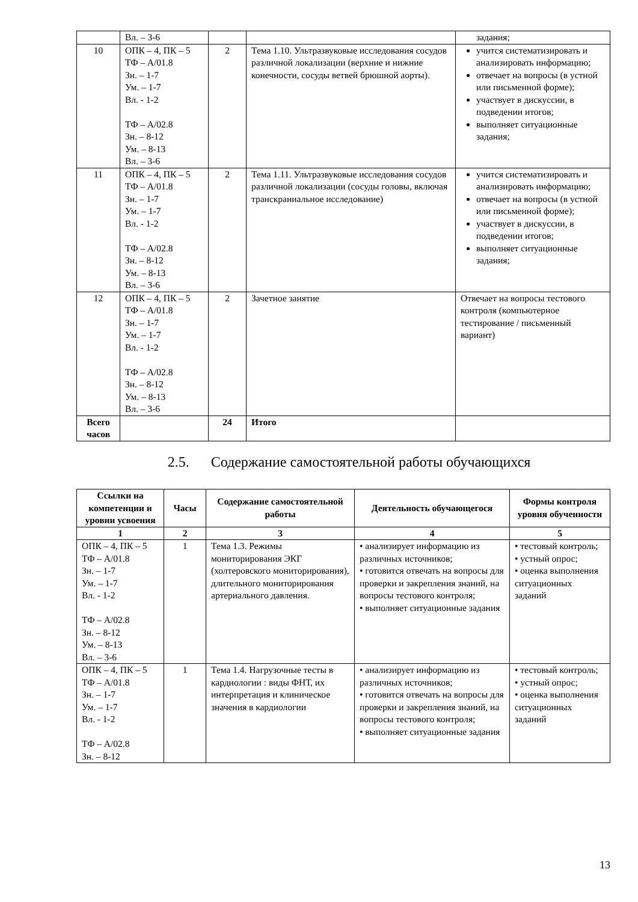| | Вл. – 3-6 | | | задания; |
| 10 | ОПК – 4, ПК – 5 ТФ – А/01.8 Зн. – 1-7 Ум. – 1-7 Вл. - 1-2 ТФ – А/02.8 Зн. – 8-12 Ум. – 8-13 Вл. – 3-6 | 2 | Тема 1.10. Ультразвуковые исследования сосудов различной локализации (верхние и нижние конечности, сосуды ветвей брюшной аорты). | учится систематизировать и анализировать информацию; отвечает на вопросы (в устной или письменной форме); участвует в дискуссии, в подведении итогов; выполняет ситуационные задания; |
| 11 | ОПК – 4, ПК – 5 ТФ – А/01.8 Зн. – 1-7 Ум. – 1-7 Вл. - 1-2 ТФ – А/02.8 Зн. – 8-12 Ум. – 8-13 Вл. – 3-6 | 2 | Тема 1.11. Ультразвуковые исследования сосудов различной локализации (сосуды головы, включая транскраниальное исследование) | учится систематизировать и анализировать информацию; отвечает на вопросы (в устной или письменной форме); участвует в дискуссии, в подведении итогов; выполняет ситуационные задания; |
| 12 | ОПК – 4, ПК – 5 ТФ – А/01.8 Зн. – 1-7 Ум. – 1-7 Вл. - 1-2 ТФ – А/02.8 Зн. – 8-12 Ум. – 8-13 Вл. – 3-6 | 2 | Зачетное занятие | Отвечает на вопросы тестового контроля (компьютерное тестирование / письменный вариант) |
| Всего часов | | 24 | Итого | |
2.5. Содержание самостоятельной работы обучающихся
| Ссылки на компетенции и уровни усвоения | Часы | Содержание самостоятельной работы | Деятельность обучающегося | Формы контроля уровня обученности |
| --- | --- | --- | --- | --- |
| 1 | 2 | 3 | 4 | 5 |
| ОПК – 4, ПК – 5 ТФ – А/01.8 Зн. – 1-7 Ум. – 1-7 Вл. - 1-2 ТФ – А/02.8 Зн. – 8-12 Ум. – 8-13 Вл. – 3-6 | 1 | Тема 1.3. Режимы мониторирования ЭКГ (холтеровского мониторирования), длительного мониторирования артериального давления. | • анализирует информацию из различных источников; • готовится отвечать на вопросы для проверки и закрепления знаний, на вопросы тестового контроля; • выполняет ситуационные задания | • тестовый контроль; • устный опрос; • оценка выполнения ситуационных заданий |
| ОПК – 4, ПК – 5 ТФ – А/01.8 Зн. – 1-7 Ум. – 1-7 Вл. - 1-2 ТФ – А/02.8 Зн. – 8-12 | 1 | Тема 1.4. Нагрузочные тесты в кардиологии : виды ФНТ, их интерпретация и клиническое значения в кардиологии | • анализирует информацию из различных источников; • готовится отвечать на вопросы для проверки и закрепления знаний, на вопросы тестового контроля; • выполняет ситуационные задания | • тестовый контроль; • устный опрос; • оценка выполнения ситуационных заданий |
13